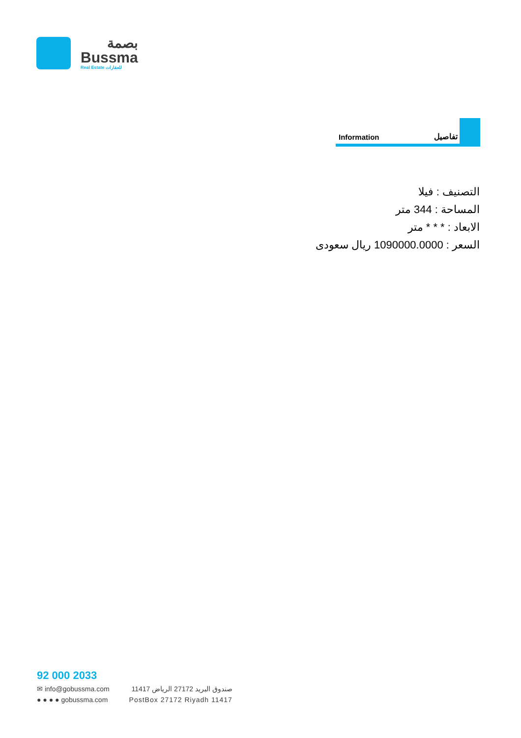بصمة
Bussma
Real Estate للعقارات
Information تفاصيل
التصنيف : فيلا
المساحة : 344 متر
الابعاد : * * * متر
السعر : 1090000.0000 ريال سعودى
92 000 2033
✉ info@gobussma.com
● ● ● ● gobussma.com
صندوق البريد 27172 الرياض 11417
PostBox 27172 Riyadh 11417